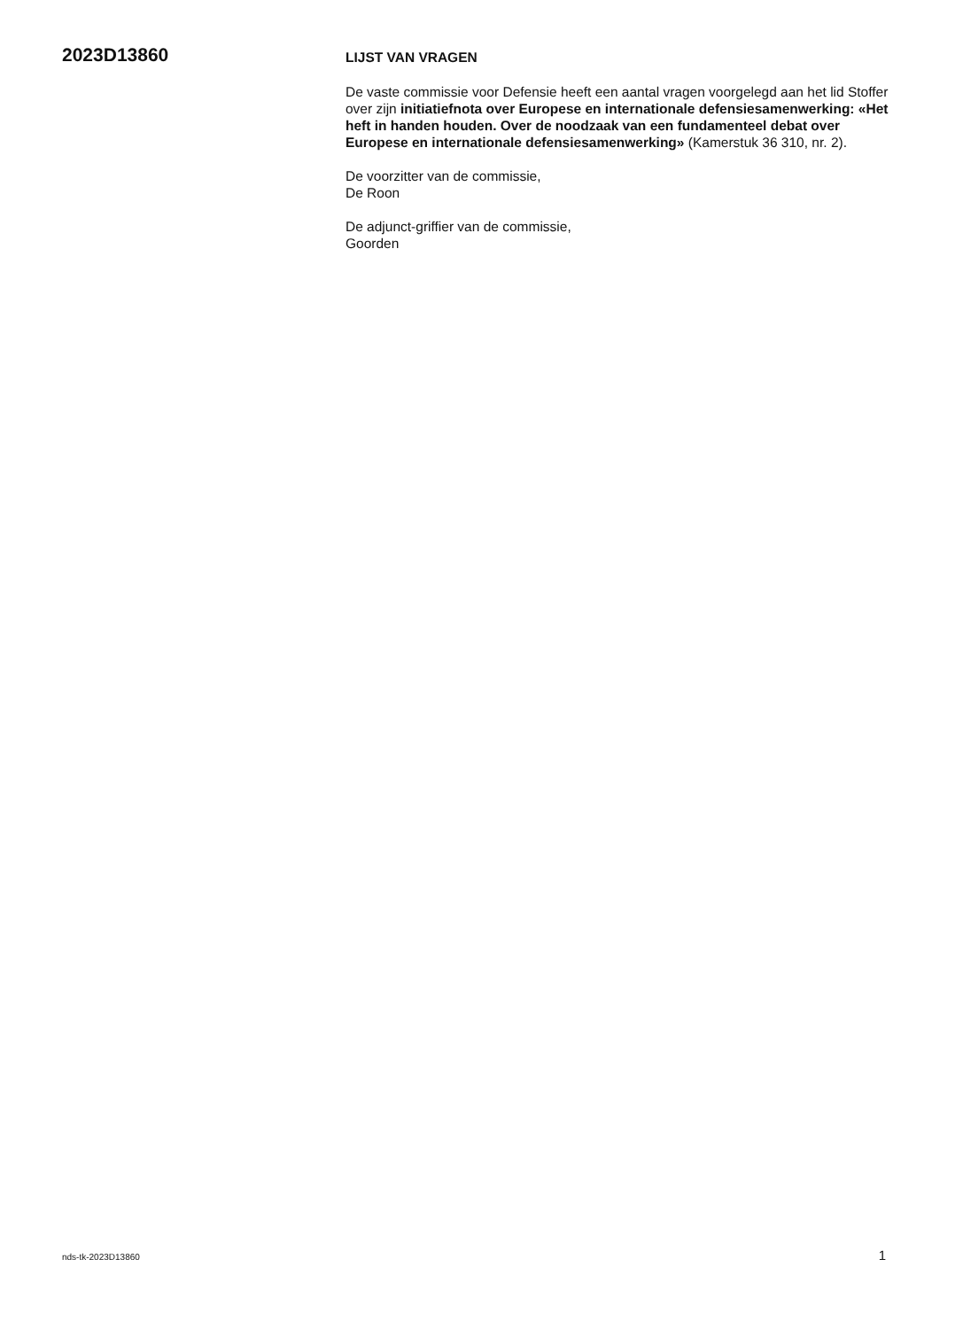2023D13860
LIJST VAN VRAGEN
De vaste commissie voor Defensie heeft een aantal vragen voorgelegd aan het lid Stoffer over zijn initiatiefnota over Europese en internationale defensiesamenwerking: «Het heft in handen houden. Over de noodzaak van een fundamenteel debat over Europese en internationale defensiesamenwerking» (Kamerstuk 36 310, nr. 2).
De voorzitter van de commissie,
De Roon
De adjunct-griffier van de commissie,
Goorden
nds-tk-2023D13860 1